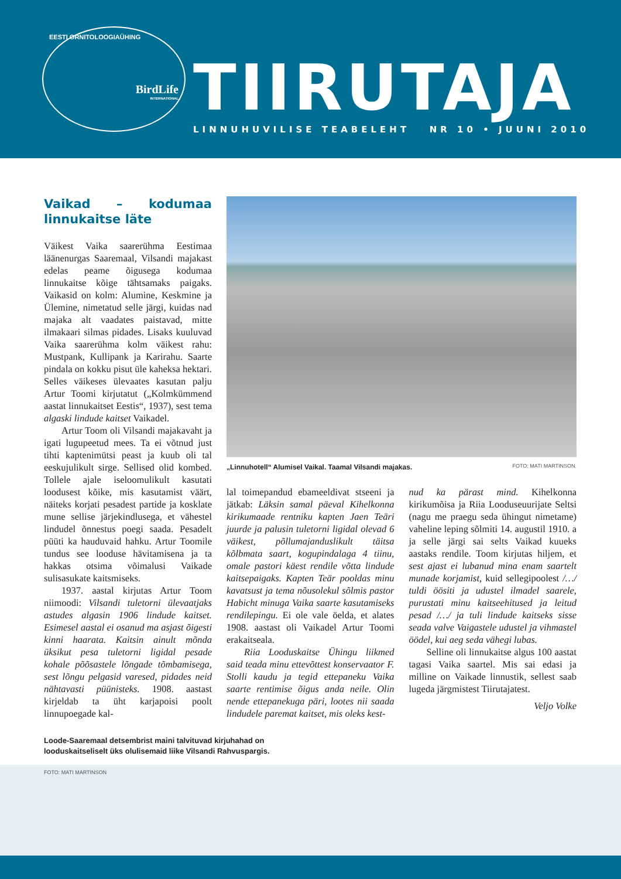EESTI ORNITOLOOGIAÜHING
BirdLife
INTERNATIONAL
TIIRUTAJA
LINNUHUVILISE TEABELEHT NR 10 • JUUNI 2010
Vaikad – kodumaa linnukaitse läte
Väikest Vaika saarerühma Eestimaa läänenurgas Saaremaal, Vilsandi majakast edelas peame õigusega kodumaa linnukaitse kõige tähtsamaks paigaks. Vaikasid on kolm: Alumine, Keskmine ja Ülemine, nimetatud selle järgi, kuidas nad majaka alt vaadates paistavad, mitte ilmakaari silmas pidades. Lisaks kuuluvad Vaika saarerühma kolm väikest rahu: Mustpank, Kullipank ja Karirahu. Saarte pindala on kokku pisut üle kaheksa hektari. Selles väikeses ülevaates kasutan palju Artur Toomi kirjutatut („Kolmkümmend aastat linnukaitset Eestis“, 1937), sest tema algaski lindude kaitset Vaikadel.
Artur Toom oli Vilsandi majakavaht ja igati lugupeetud mees. Ta ei võtnud just tihti kaptenimütsi peast ja kuub oli tal eeskujulikult sirge. Sellised olid kombed. Tollele ajale iseloomulikult kasutati loodusest kõike, mis kasutamist väärt, näiteks korjati pesadest partide ja kosklate mune sellise järjekindlusega, et vähestel lindudel õnnestus poegi saada. Pesadelt püüti ka hauduvaid hahku. Artur Toomile tundus see looduse hävitamisena ja ta hakkas otsima võimalusi Vaikade sulisasukate kaitsmiseks.
1937. aastal kirjutas Artur Toom niimoodi: Vilsandi tuletorni ülevaatjaks astudes algasin 1906 lindude kaitset. Esimesel aastal ei osanud ma asjast õigesti kinni haarata. Kaitsin ainult mõnda üksikut pesa tuletorni ligidal pesade kohale põõsastele lõngade tõmbamisega, sest lõngu pelgasid varesed, pidades neid nähtavasti püünisteks. 1908. aastast kirjeldab ta üht karjapoisi poolt linnupoegade kal-
„Linnuhotell“ Alumisel Vaikal. Taamal Vilsandi majakas. FOTO: MATI MARTINSON.
lal toimepandud ebameeldivat stseeni ja jätkab: Läksin samal päeval Kihelkonna kirikumaade rentniku kapten Jaen Teäri juurde ja palusin tuletorni ligidal olevad 6 väikest, põllumajanduslikult täitsa kõlbmata saart, kogupindalaga 4 tiinu, omale pastori käest rendile võtta lindude kaitsepaigaks. Kapten Teär pooldas minu kavatsust ja tema nõusolekul sõlmis pastor Habicht minuga Vaika saarte kasutamiseks rendilepingu. Ei ole vale öelda, et alates 1908. aastast oli Vaikadel Artur Toomi erakaitseala.
Riia Looduskaitse Ühingu liikmed said teada minu ettevõttest konservaator F. Stolli kaudu ja tegid ettepaneku Vaika saarte rentimise õigus anda neile. Olin nende ettepanekuga päri, lootes nii saada lindudele paremat kaitset, mis oleks kest-
nud ka pärast mind. Kihelkonna kirikumõisa ja Riia Looduseuurijate Seltsi (nagu me praegu seda ühingut nimetame) vaheline leping sõlmiti 14. augustil 1910. a ja selle järgi sai selts Vaikad kuueks aastaks rendile. Toom kirjutas hiljem, et sest ajast ei lubanud mina enam saartelt munade korjamist, kuid sellegipoolest /…/ tuldi öösiti ja udustel ilmadel saarele, purustati minu kaitseehitused ja leitud pesad /…/ ja tuli lindude kaitseks sisse seada valve Vaigastele udustel ja vihmastel öödel, kui aeg seda vähegi lubas.
Selline oli linnukaitse algus 100 aastat tagasi Vaika saartel. Mis sai edasi ja milline on Vaikade linnustik, sellest saab lugeda järgmistest Tiirutajatest.
Veljo Volke
Loode-Saaremaal detsembrist maini talvituvad kirjuhahad on
looduskaitseliselt üks olulisemaid liike Vilsandi Rahvuspargis.
FOTO: MATI MARTINSON